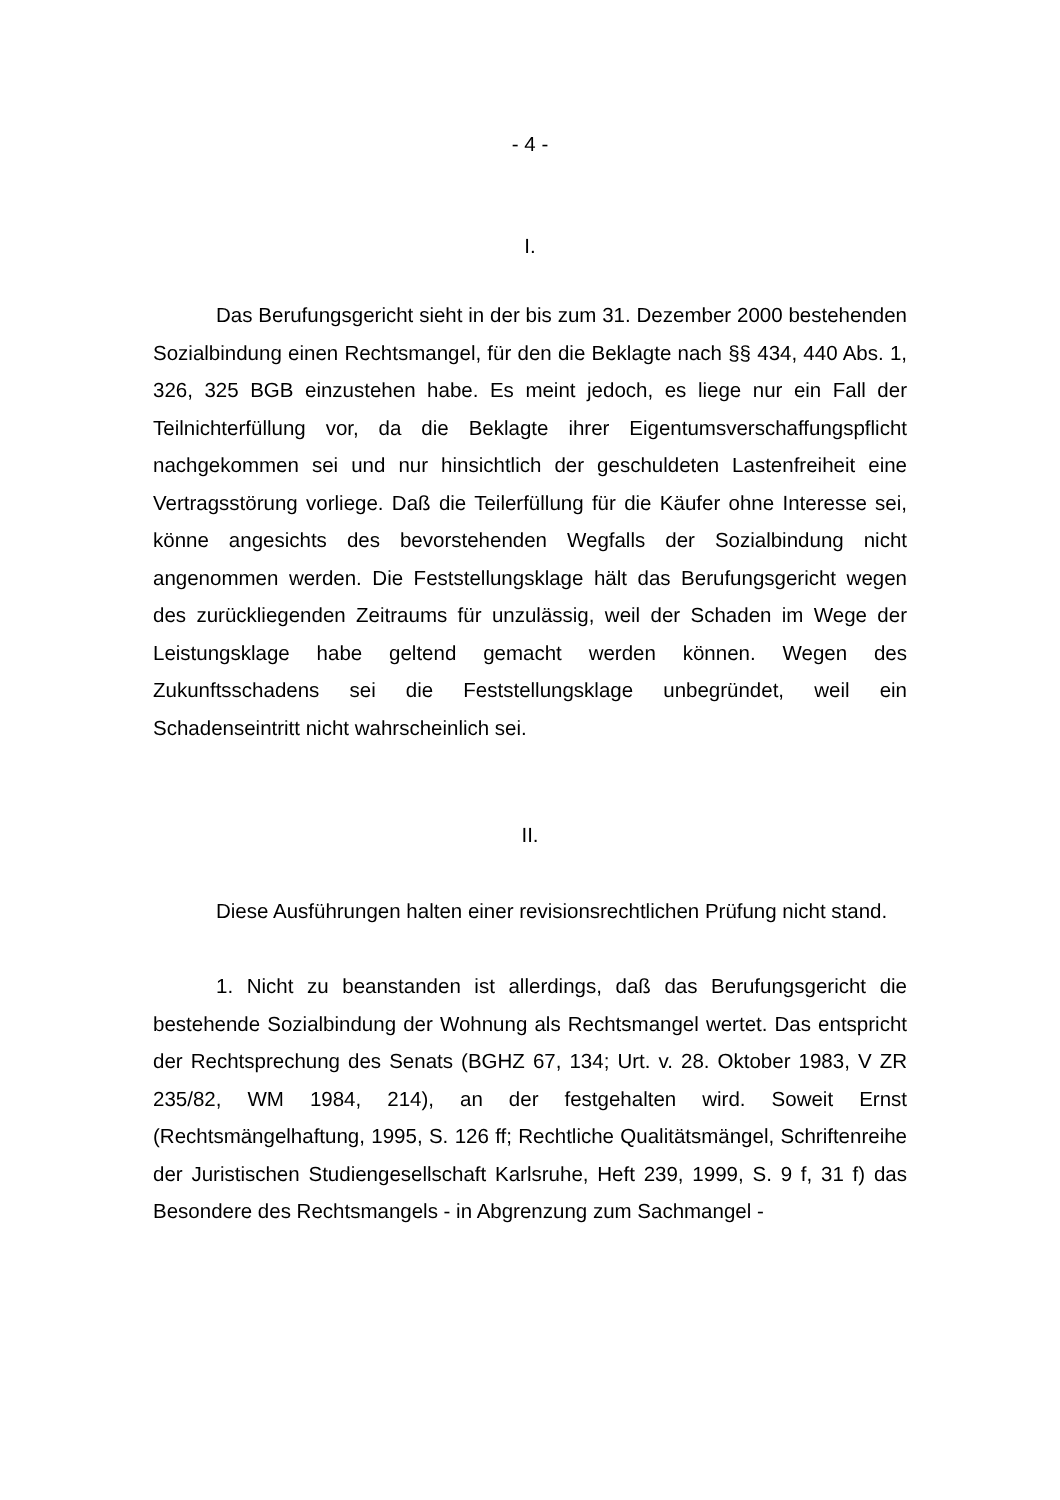- 4 -
I.
Das Berufungsgericht sieht in der bis zum 31. Dezember 2000 bestehenden Sozialbindung einen Rechtsmangel, für den die Beklagte nach §§ 434, 440 Abs. 1, 326, 325 BGB einzustehen habe. Es meint jedoch, es liege nur ein Fall der Teilnichterfüllung vor, da die Beklagte ihrer Eigentumsverschaffungspflicht nachgekommen sei und nur hinsichtlich der geschuldeten Lastenfreiheit eine Vertragsstörung vorliege. Daß die Teilerfüllung für die Käufer ohne Interesse sei, könne angesichts des bevorstehenden Wegfalls der Sozialbindung nicht angenommen werden. Die Feststellungsklage hält das Berufungsgericht wegen des zurückliegenden Zeitraums für unzulässig, weil der Schaden im Wege der Leistungsklage habe geltend gemacht werden können. Wegen des Zukunftsschadens sei die Feststellungsklage unbegründet, weil ein Schadenseintritt nicht wahrscheinlich sei.
II.
Diese Ausführungen halten einer revisionsrechtlichen Prüfung nicht stand.
1. Nicht zu beanstanden ist allerdings, daß das Berufungsgericht die bestehende Sozialbindung der Wohnung als Rechtsmangel wertet. Das entspricht der Rechtsprechung des Senats (BGHZ 67, 134; Urt. v. 28. Oktober 1983, V ZR 235/82, WM 1984, 214), an der festgehalten wird. Soweit Ernst (Rechtsmängelhaftung, 1995, S. 126 ff; Rechtliche Qualitätsmängel, Schriftenreihe der Juristischen Studiengesellschaft Karlsruhe, Heft 239, 1999, S. 9 f, 31 f) das Besondere des Rechtsmangels - in Abgrenzung zum Sachmangel -